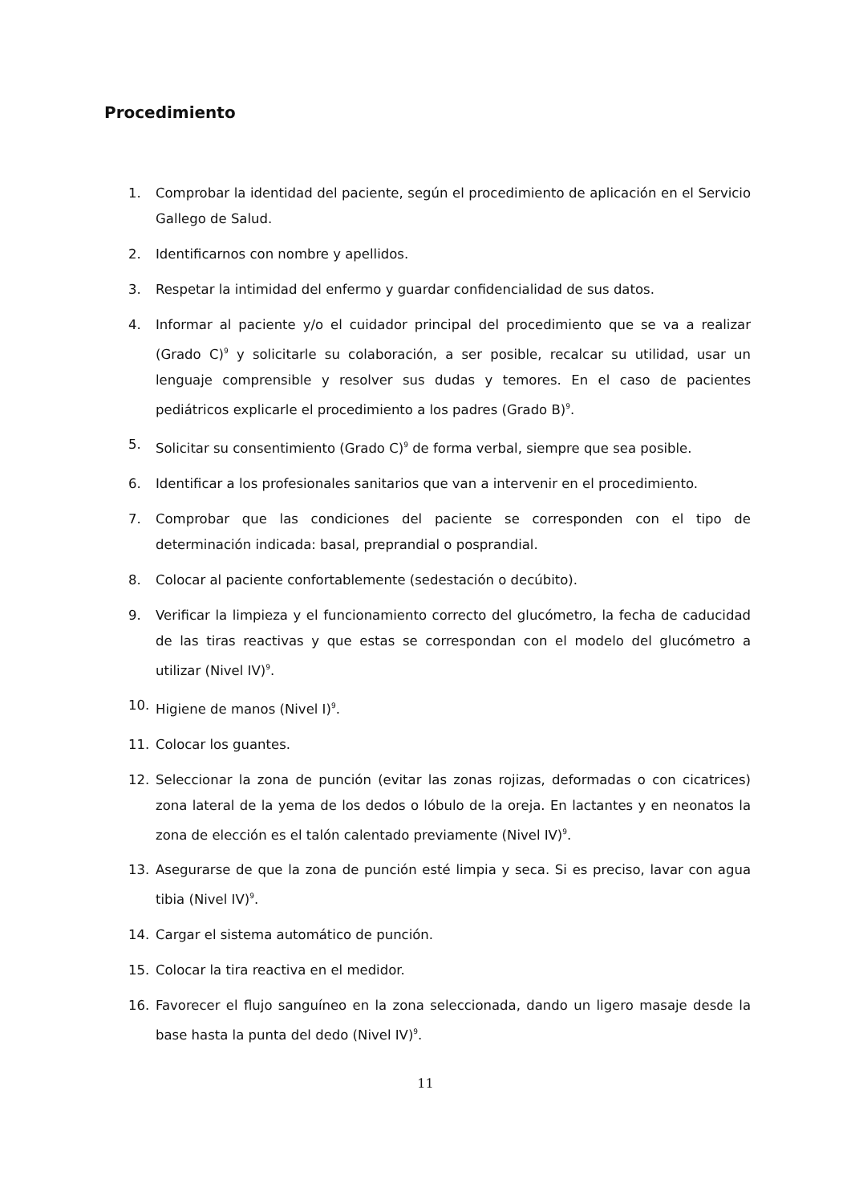Procedimiento
1. Comprobar la identidad del paciente, según el procedimiento de aplicación en el Servicio Gallego de Salud.
2. Identificarnos con nombre y apellidos.
3. Respetar la intimidad del enfermo y guardar confidencialidad de sus datos.
4. Informar al paciente y/o el cuidador principal del procedimiento que se va a realizar (Grado C)<sup>9</sup> y solicitarle su colaboración, a ser posible, recalcar su utilidad, usar un lenguaje comprensible y resolver sus dudas y temores. En el caso de pacientes pediátricos explicarle el procedimiento a los padres (Grado B)<sup>9</sup>.
5. Solicitar su consentimiento (Grado C)<sup>9</sup> de forma verbal, siempre que sea posible.
6. Identificar a los profesionales sanitarios que van a intervenir en el procedimiento.
7. Comprobar que las condiciones del paciente se corresponden con el tipo de determinación indicada: basal, preprandial o posprandial.
8. Colocar al paciente confortablemente (sedestación o decúbito).
9. Verificar la limpieza y el funcionamiento correcto del glucómetro, la fecha de caducidad de las tiras reactivas y que estas se correspondan con el modelo del glucómetro a utilizar (Nivel IV)<sup>9</sup>.
10. Higiene de manos (Nivel I)<sup>9</sup>.
11. Colocar los guantes.
12. Seleccionar la zona de punción (evitar las zonas rojizas, deformadas o con cicatrices) zona lateral de la yema de los dedos o lóbulo de la oreja. En lactantes y en neonatos la zona de elección es el talón calentado previamente (Nivel IV)<sup>9</sup>.
13. Asegurarse de que la zona de punción esté limpia y seca. Si es preciso, lavar con agua tibia (Nivel IV)<sup>9</sup>.
14. Cargar el sistema automático de punción.
15. Colocar la tira reactiva en el medidor.
16. Favorecer el flujo sanguíneo en la zona seleccionada, dando un ligero masaje desde la base hasta la punta del dedo (Nivel IV)<sup>9</sup>.
11